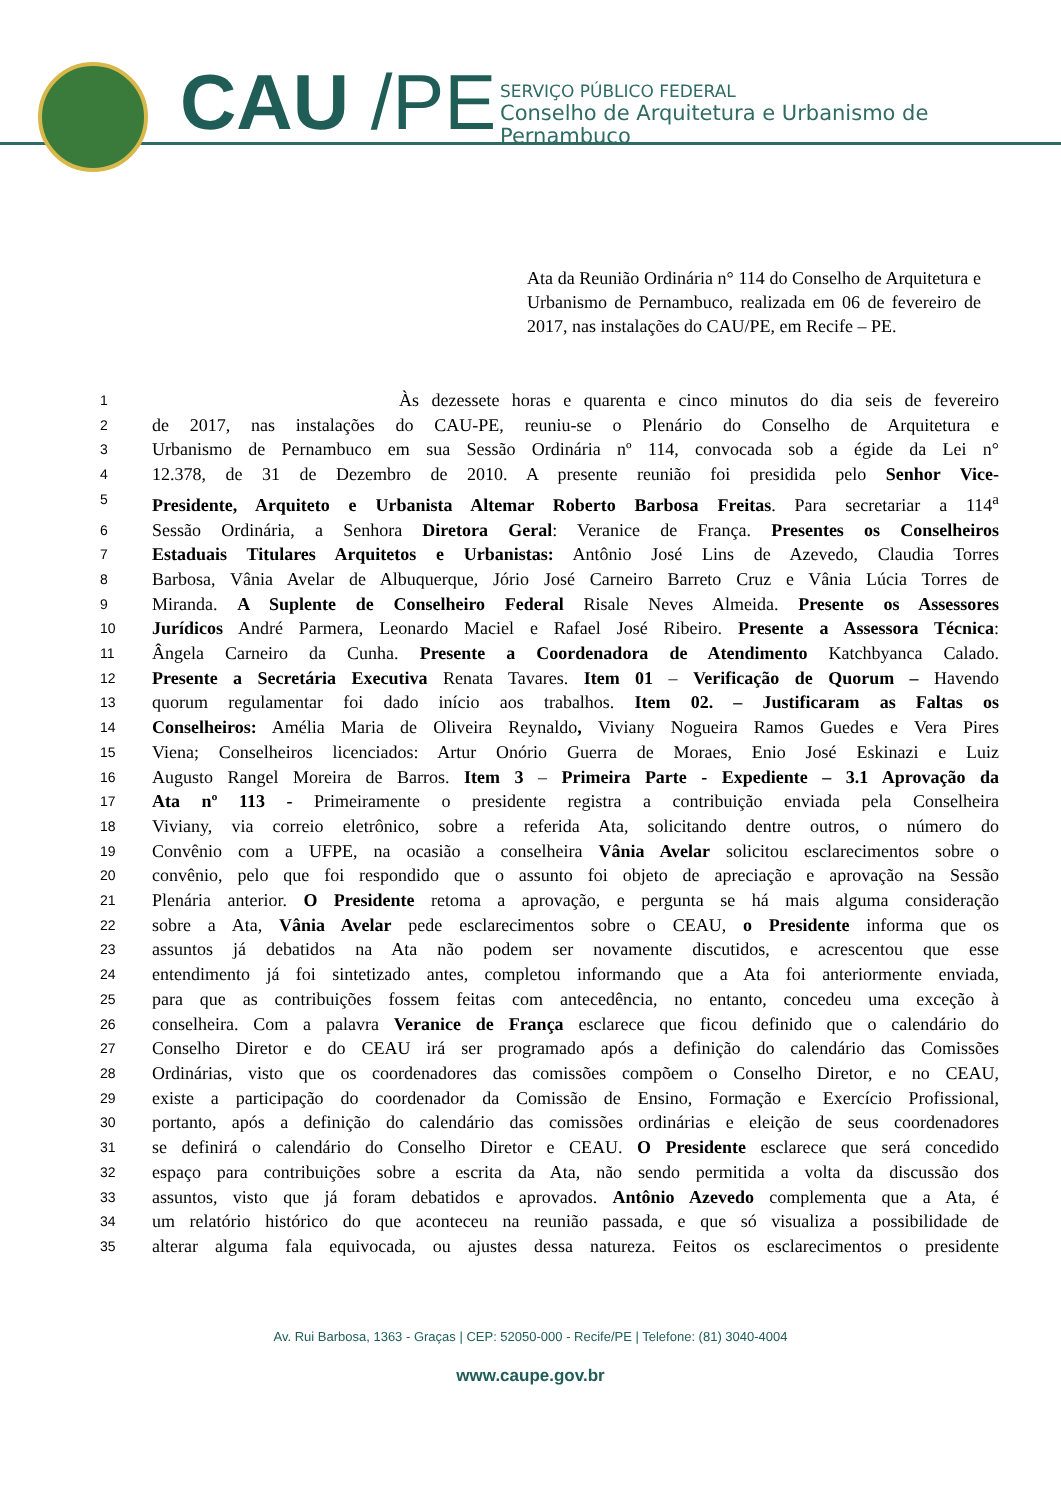CAU /PE
SERVIÇO PÚBLICO FEDERAL
Conselho de Arquitetura e Urbanismo de Pernambuco
Ata da Reunião Ordinária n° 114 do Conselho de Arquitetura e Urbanismo de Pernambuco, realizada em 06 de fevereiro de 2017, nas instalações do CAU/PE, em Recife – PE.
1 Às dezessete horas e quarenta e cinco minutos do dia seis de fevereiro
2 de 2017, nas instalações do CAU-PE, reuniu-se o Plenário do Conselho de Arquitetura e
3 Urbanismo de Pernambuco em sua Sessão Ordinária nº 114, convocada sob a égide da Lei n°
4 12.378, de 31 de Dezembro de 2010. A presente reunião foi presidida pelo Senhor Vice-
5 Presidente, Arquiteto e Urbanista Altemar Roberto Barbosa Freitas. Para secretariar a 114<sup>a</sup>
6 Sessão Ordinária, a Senhora Diretora Geral: Veranice de França. Presentes os Conselheiros
7 Estaduais Titulares Arquitetos e Urbanistas: Antônio José Lins de Azevedo, Claudia Torres
8 Barbosa, Vânia Avelar de Albuquerque, Jório José Carneiro Barreto Cruz e Vânia Lúcia Torres de
9 Miranda. A Suplente de Conselheiro Federal Risale Neves Almeida. Presente os Assessores
10 Jurídicos André Parmera, Leonardo Maciel e Rafael José Ribeiro. Presente a Assessora Técnica:
11 Ângela Carneiro da Cunha. Presente a Coordenadora de Atendimento Katchbyanca Calado.
12 Presente a Secretária Executiva Renata Tavares. Item 01 – Verificação de Quorum – Havendo
13 quorum regulamentar foi dado início aos trabalhos. Item 02. – Justificaram as Faltas os
14 Conselheiros: Amélia Maria de Oliveira Reynaldo, Viviany Nogueira Ramos Guedes e Vera Pires
15 Viena; Conselheiros licenciados: Artur Onório Guerra de Moraes, Enio José Eskinazi e Luiz
16 Augusto Rangel Moreira de Barros. Item 3 – Primeira Parte - Expediente – 3.1 Aprovação da
17 Ata nº 113 - Primeiramente o presidente registra a contribuição enviada pela Conselheira
18 Viviany, via correio eletrônico, sobre a referida Ata, solicitando dentre outros, o número do
19 Convênio com a UFPE, na ocasião a conselheira Vânia Avelar solicitou esclarecimentos sobre o
20 convênio, pelo que foi respondido que o assunto foi objeto de apreciação e aprovação na Sessão
21 Plenária anterior. O Presidente retoma a aprovação, e pergunta se há mais alguma consideração
22 sobre a Ata, Vânia Avelar pede esclarecimentos sobre o CEAU, o Presidente informa que os
23 assuntos já debatidos na Ata não podem ser novamente discutidos, e acrescentou que esse
24 entendimento já foi sintetizado antes, completou informando que a Ata foi anteriormente enviada,
25 para que as contribuições fossem feitas com antecedência, no entanto, concedeu uma exceção à
26 conselheira. Com a palavra Veranice de França esclarece que ficou definido que o calendário do
27 Conselho Diretor e do CEAU irá ser programado após a definição do calendário das Comissões
28 Ordinárias, visto que os coordenadores das comissões compõem o Conselho Diretor, e no CEAU,
29 existe a participação do coordenador da Comissão de Ensino, Formação e Exercício Profissional,
30 portanto, após a definição do calendário das comissões ordinárias e eleição de seus coordenadores
31 se definirá o calendário do Conselho Diretor e CEAU. O Presidente esclarece que será concedido
32 espaço para contribuições sobre a escrita da Ata, não sendo permitida a volta da discussão dos
33 assuntos, visto que já foram debatidos e aprovados. Antônio Azevedo complementa que a Ata, é
34 um relatório histórico do que aconteceu na reunião passada, e que só visualiza a possibilidade de
35 alterar alguma fala equivocada, ou ajustes dessa natureza. Feitos os esclarecimentos o presidente
Av. Rui Barbosa, 1363 - Graças | CEP: 52050-000 - Recife/PE | Telefone: (81) 3040-4004
www.caupe.gov.br